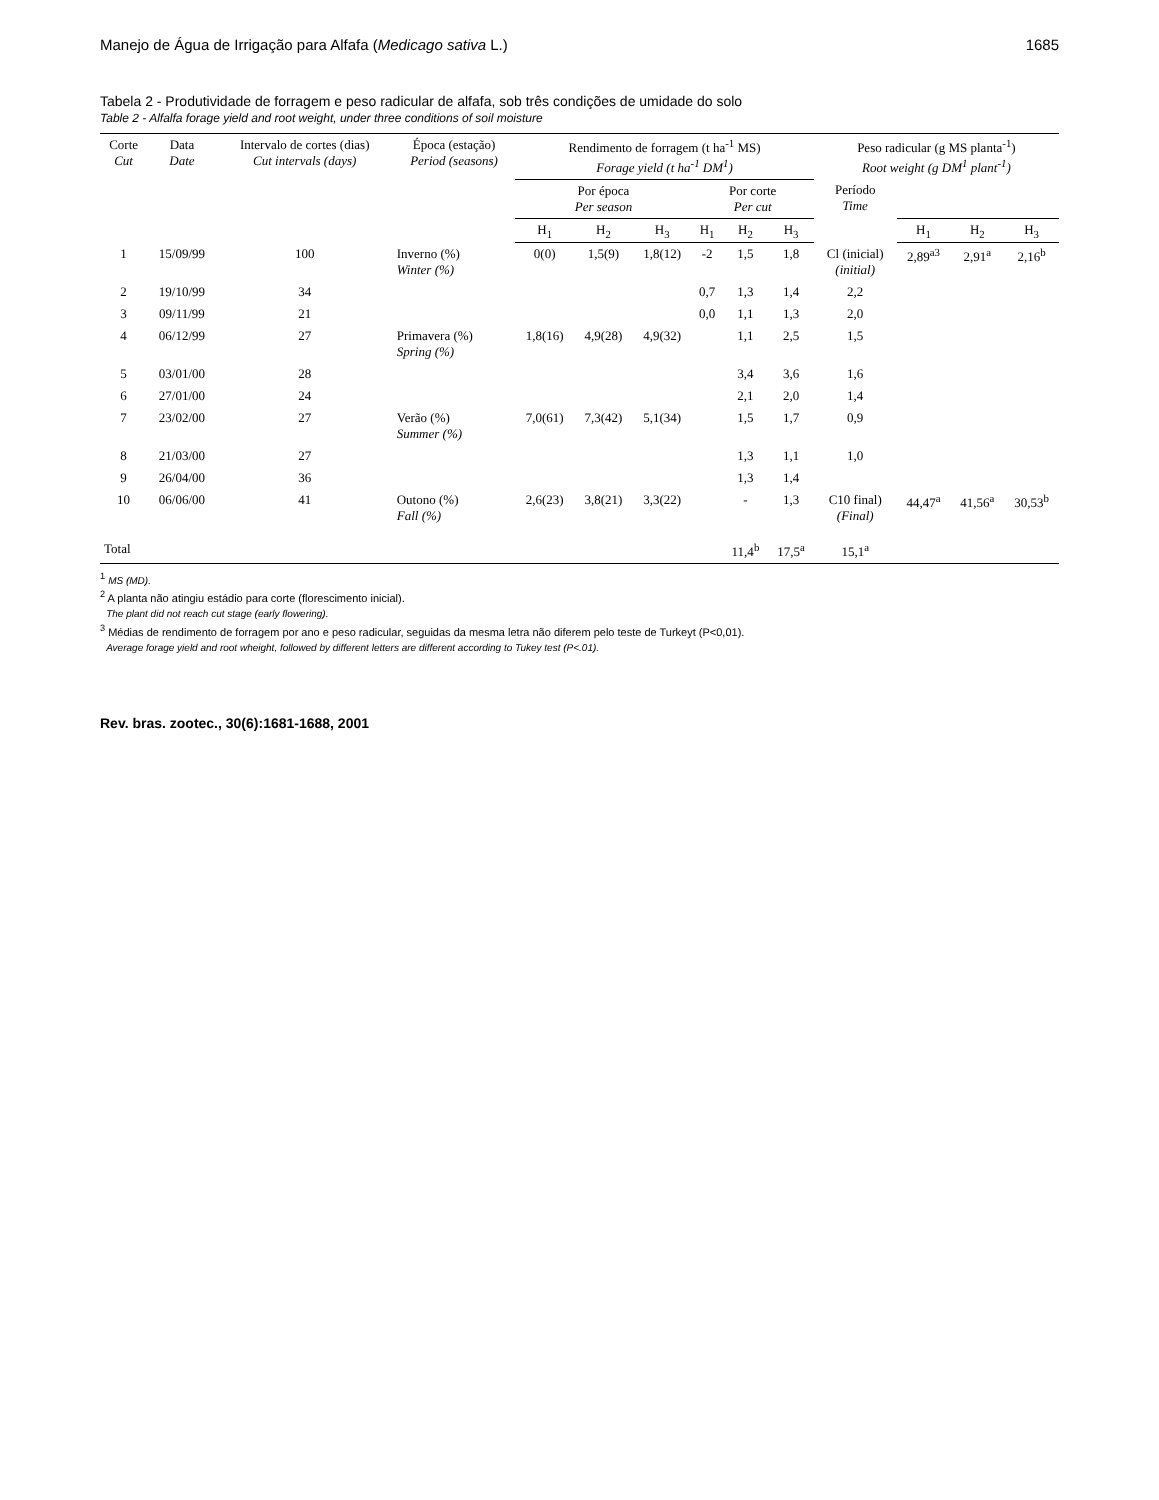Manejo de Água de Irrigação para Alfafa (Medicago sativa L.) 1685
Tabela 2 - Produtividade de forragem e peso radicular de alfafa, sob três condições de umidade do solo
Table 2 - Alfalfa forage yield and root weight, under three conditions of soil moisture
| Corte Cut | Data Date | Intervalo de cortes (dias) Cut intervals (days) | Época (estação) Period (seasons) | Rendimento de forragem (t ha<sup>-1</sup> MS) Forage yield (t ha<sup>-1</sup> DM<sup>1</sup>) | | | | | | Peso radicular (g MS planta<sup>-1</sup>) Root weight (g DM<sup>1</sup> plant<sup>-1</sup>) | | | |
| --- | --- | --- | --- | --- | --- | --- | --- | --- | --- | --- | --- | --- | --- |
| | | | | Por época Per season | | | Por corte Per cut | | | Período Time | | | |
| | | | | H<sub>1</sub> | H<sub>2</sub> | H<sub>3</sub> | H<sub>1</sub> | H<sub>2</sub> | H<sub>3</sub> | | H<sub>1</sub> | H<sub>2</sub> | H<sub>3</sub> |
| 1 | 15/09/99 | 100 | Inverno (%) Winter (%) | 0(0) | 1,5(9) | 1,8(12) | -2 | 1,5 | 1,8 | Cl (inicial) (initial) | 2,89<sup>a3</sup> | 2,91<sup>a</sup> | 2,16<sup>b</sup> |
| 2 | 19/10/99 | 34 | | | | | 0,7 | 1,3 | 1,4 | 2,2 | | | |
| 3 | 09/11/99 | 21 | | | | | 0,0 | 1,1 | 1,3 | 2,0 | | | |
| 4 | 06/12/99 | 27 | Primavera (%) Spring (%) | 1,8(16) | 4,9(28) | 4,9(32) | | 1,1 | 2,5 | 1,5 | | | |
| 5 | 03/01/00 | 28 | | | | | | 3,4 | 3,6 | 1,6 | | | |
| 6 | 27/01/00 | 24 | | | | | | 2,1 | 2,0 | 1,4 | | | |
| 7 | 23/02/00 | 27 | Verão (%) Summer (%) | 7,0(61) | 7,3(42) | 5,1(34) | | 1,5 | 1,7 | 0,9 | | | |
| 8 | 21/03/00 | 27 | | | | | | 1,3 | 1,1 | 1,0 | | | |
| 9 | 26/04/00 | 36 | | | | | | 1,3 | 1,4 | | | | |
| 10 | 06/06/00 | 41 | Outono (%) Fall (%) | 2,6(23) | 3,8(21) | 3,3(22) | | - | 1,3 | C10 final) (Final) | 44,47<sup>a</sup> | 41,56<sup>a</sup> | 30,53<sup>b</sup> |
| Total | | | | | | | | 11,4<sup>b</sup> | 17,5<sup>a</sup> | 15,1<sup>a</sup> | | | |
<sup>1</sup> MS (MD).
<sup>2</sup> A planta não atingiu estádio para corte (florescimento inicial).
The plant did not reach cut stage (early flowering).
<sup>3</sup> Médias de rendimento de forragem por ano e peso radicular, seguidas da mesma letra não diferem pelo teste de Turkeyt (P<0,01).
Average forage yield and root wheight, followed by different letters are different according to Tukey test (P<.01).
Rev. bras. zootec., 30(6):1681-1688, 2001